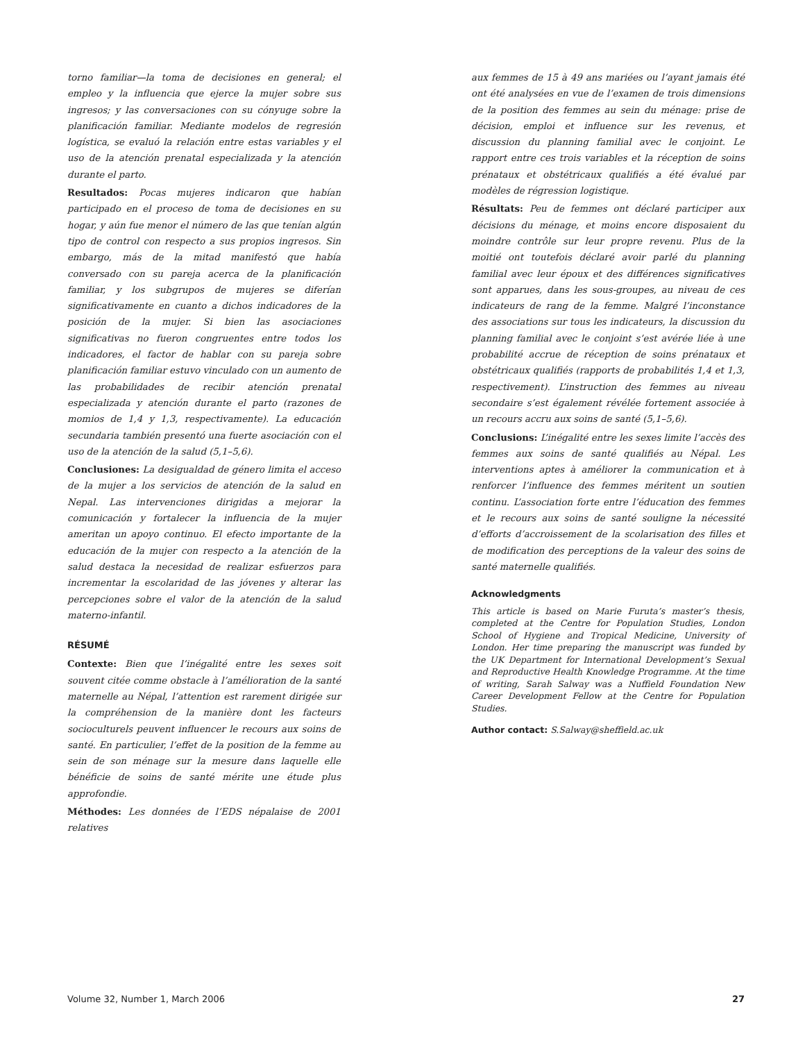torno familiar—la toma de decisiones en general; el empleo y la influencia que ejerce la mujer sobre sus ingresos; y las conversaciones con su cónyuge sobre la planificación familiar. Mediante modelos de regresión logística, se evaluó la relación entre estas variables y el uso de la atención prenatal especializada y la atención durante el parto.
Resultados: Pocas mujeres indicaron que habían participado en el proceso de toma de decisiones en su hogar, y aún fue menor el número de las que tenían algún tipo de control con respecto a sus propios ingresos. Sin embargo, más de la mitad manifestó que había conversado con su pareja acerca de la planificación familiar, y los subgrupos de mujeres se diferían significativamente en cuanto a dichos indicadores de la posición de la mujer. Si bien las asociaciones significativas no fueron congruentes entre todos los indicadores, el factor de hablar con su pareja sobre planificación familiar estuvo vinculado con un aumento de las probabilidades de recibir atención prenatal especializada y atención durante el parto (razones de momios de 1,4 y 1,3, respectivamente). La educación secundaria también presentó una fuerte asociación con el uso de la atención de la salud (5,1–5,6).
Conclusiones: La desigualdad de género limita el acceso de la mujer a los servicios de atención de la salud en Nepal. Las intervenciones dirigidas a mejorar la comunicación y fortalecer la influencia de la mujer ameritan un apoyo continuo. El efecto importante de la educación de la mujer con respecto a la atención de la salud destaca la necesidad de realizar esfuerzos para incrementar la escolaridad de las jóvenes y alterar las percepciones sobre el valor de la atención de la salud materno-infantil.
RÉSUMÉ
Contexte: Bien que l’inégalité entre les sexes soit souvent citée comme obstacle à l’amélioration de la santé maternelle au Népal, l’attention est rarement dirigée sur la compréhension de la manière dont les facteurs socioculturels peuvent influencer le recours aux soins de santé. En particulier, l’effet de la position de la femme au sein de son ménage sur la mesure dans laquelle elle bénéficie de soins de santé mérite une étude plus approfondie.
Méthodes: Les données de l’EDS népalaise de 2001 relatives
aux femmes de 15 à 49 ans mariées ou l’ayant jamais été ont été analysées en vue de l’examen de trois dimensions de la position des femmes au sein du ménage: prise de décision, emploi et influence sur les revenus, et discussion du planning familial avec le conjoint. Le rapport entre ces trois variables et la réception de soins prénataux et obstétricaux qualifiés a été évalué par modèles de régression logistique.
Résultats: Peu de femmes ont déclaré participer aux décisions du ménage, et moins encore disposaient du moindre contrôle sur leur propre revenu. Plus de la moitié ont toutefois déclaré avoir parlé du planning familial avec leur époux et des différences significatives sont apparues, dans les sous-groupes, au niveau de ces indicateurs de rang de la femme. Malgré l’inconstance des associations sur tous les indicateurs, la discussion du planning familial avec le conjoint s’est avérée liée à une probabilité accrue de réception de soins prénataux et obstétricaux qualifiés (rapports de probabilités 1,4 et 1,3, respectivement). L’instruction des femmes au niveau secondaire s’est également révélée fortement associée à un recours accru aux soins de santé (5,1–5,6).
Conclusions: L’inégalité entre les sexes limite l’accès des femmes aux soins de santé qualifiés au Népal. Les interventions aptes à améliorer la communication et à renforcer l’influence des femmes méritent un soutien continu. L’association forte entre l’éducation des femmes et le recours aux soins de santé souligne la nécessité d’efforts d’accroissement de la scolarisation des filles et de modification des perceptions de la valeur des soins de santé maternelle qualifiés.
Acknowledgments
This article is based on Marie Furuta’s master’s thesis, completed at the Centre for Population Studies, London School of Hygiene and Tropical Medicine, University of London. Her time preparing the manuscript was funded by the UK Department for International Development’s Sexual and Reproductive Health Knowledge Programme. At the time of writing, Sarah Salway was a Nuffield Foundation New Career Development Fellow at the Centre for Population Studies.
Author contact: S.Salway@sheffield.ac.uk
Volume 32, Number 1, March 2006 27